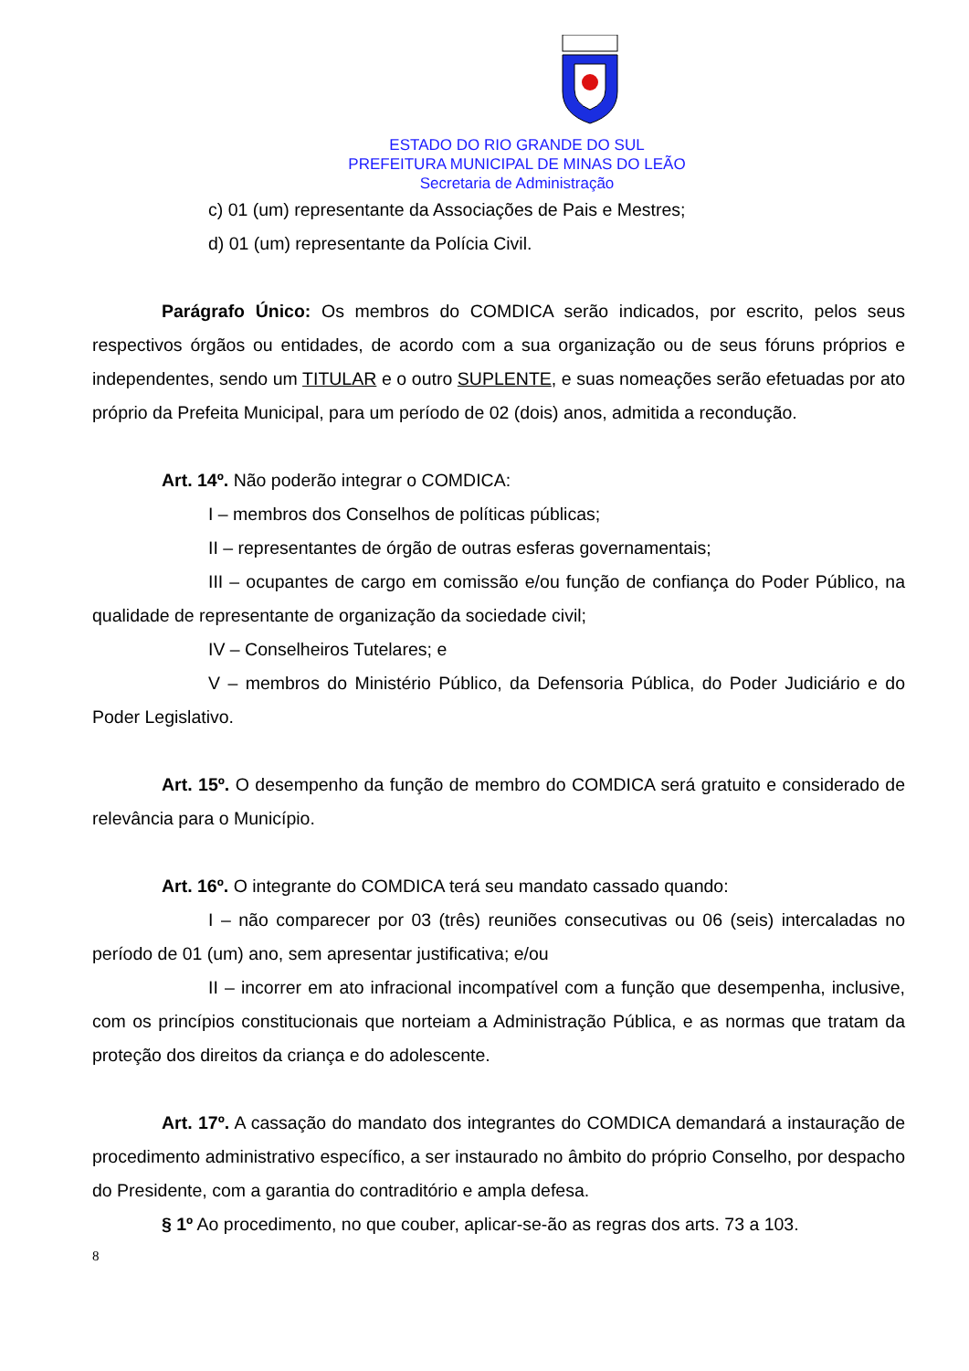ESTADO DO RIO GRANDE DO SUL
PREFEITURA MUNICIPAL DE MINAS DO LEÃO
Secretaria de Administração
c) 01 (um) representante da Associações de Pais e Mestres;
d) 01 (um) representante da Polícia Civil.
Parágrafo Único: Os membros do COMDICA serão indicados, por escrito, pelos seus respectivos órgãos ou entidades, de acordo com a sua organização ou de seus fóruns próprios e independentes, sendo um TITULAR e o outro SUPLENTE, e suas nomeações serão efetuadas por ato próprio da Prefeita Municipal, para um período de 02 (dois) anos, admitida a recondução.
Art. 14º. Não poderão integrar o COMDICA:
I – membros dos Conselhos de políticas públicas;
II – representantes de órgão de outras esferas governamentais;
III – ocupantes de cargo em comissão e/ou função de confiança do Poder Público, na qualidade de representante de organização da sociedade civil;
IV – Conselheiros Tutelares; e
V – membros do Ministério Público, da Defensoria Pública, do Poder Judiciário e do Poder Legislativo.
Art. 15º. O desempenho da função de membro do COMDICA será gratuito e considerado de relevância para o Município.
Art. 16º. O integrante do COMDICA terá seu mandato cassado quando:
I – não comparecer por 03 (três) reuniões consecutivas ou 06 (seis) intercaladas no período de 01 (um) ano, sem apresentar justificativa; e/ou
II – incorrer em ato infracional incompatível com a função que desempenha, inclusive, com os princípios constitucionais que norteiam a Administração Pública, e as normas que tratam da proteção dos direitos da criança e do adolescente.
Art. 17º. A cassação do mandato dos integrantes do COMDICA demandará a instauração de procedimento administrativo específico, a ser instaurado no âmbito do próprio Conselho, por despacho do Presidente, com a garantia do contraditório e ampla defesa.
§ 1º Ao procedimento, no que couber, aplicar-se-ão as regras dos arts. 73 a 103.
8